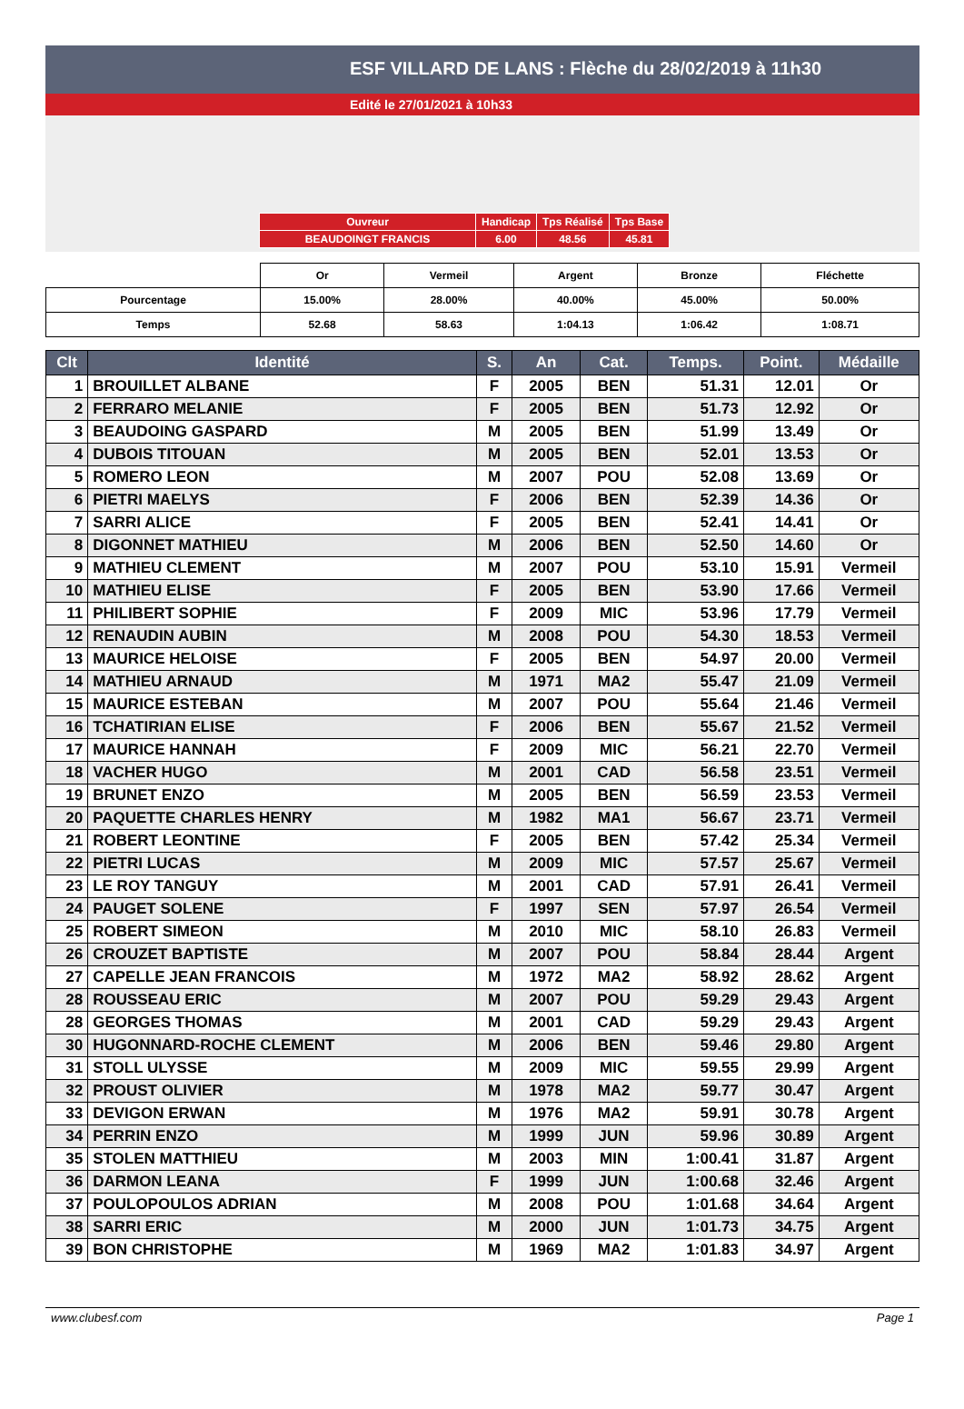ESF VILLARD DE LANS : Flèche du 28/02/2019 à 11h30
Edité le 27/01/2021 à 10h33
| Ouvreur | Handicap | Tps Réalisé | Tps Base |
| BEAUDOINGT FRANCIS | 6.00 | 48.56 | 45.81 |
| | Or | Vermeil | Argent | Bronze | Fléchette |
| Pourcentage | 15.00% | 28.00% | 40.00% | 45.00% | 50.00% |
| Temps | 52.68 | 58.63 | 1:04.13 | 1:06.42 | 1:08.71 |
| Clt | Identité | S. | An | Cat. | Temps. | Point. | Médaille |
| --- | --- | --- | --- | --- | --- | --- | --- |
| 1 | BROUILLET ALBANE | F | 2005 | BEN | 51.31 | 12.01 | Or |
| 2 | FERRARO MELANIE | F | 2005 | BEN | 51.73 | 12.92 | Or |
| 3 | BEAUDOING GASPARD | M | 2005 | BEN | 51.99 | 13.49 | Or |
| 4 | DUBOIS TITOUAN | M | 2005 | BEN | 52.01 | 13.53 | Or |
| 5 | ROMERO LEON | M | 2007 | POU | 52.08 | 13.69 | Or |
| 6 | PIETRI MAELYS | F | 2006 | BEN | 52.39 | 14.36 | Or |
| 7 | SARRI ALICE | F | 2005 | BEN | 52.41 | 14.41 | Or |
| 8 | DIGONNET MATHIEU | M | 2006 | BEN | 52.50 | 14.60 | Or |
| 9 | MATHIEU CLEMENT | M | 2007 | POU | 53.10 | 15.91 | Vermeil |
| 10 | MATHIEU ELISE | F | 2005 | BEN | 53.90 | 17.66 | Vermeil |
| 11 | PHILIBERT SOPHIE | F | 2009 | MIC | 53.96 | 17.79 | Vermeil |
| 12 | RENAUDIN AUBIN | M | 2008 | POU | 54.30 | 18.53 | Vermeil |
| 13 | MAURICE HELOISE | F | 2005 | BEN | 54.97 | 20.00 | Vermeil |
| 14 | MATHIEU ARNAUD | M | 1971 | MA2 | 55.47 | 21.09 | Vermeil |
| 15 | MAURICE ESTEBAN | M | 2007 | POU | 55.64 | 21.46 | Vermeil |
| 16 | TCHATIRIAN ELISE | F | 2006 | BEN | 55.67 | 21.52 | Vermeil |
| 17 | MAURICE HANNAH | F | 2009 | MIC | 56.21 | 22.70 | Vermeil |
| 18 | VACHER HUGO | M | 2001 | CAD | 56.58 | 23.51 | Vermeil |
| 19 | BRUNET ENZO | M | 2005 | BEN | 56.59 | 23.53 | Vermeil |
| 20 | PAQUETTE CHARLES HENRY | M | 1982 | MA1 | 56.67 | 23.71 | Vermeil |
| 21 | ROBERT LEONTINE | F | 2005 | BEN | 57.42 | 25.34 | Vermeil |
| 22 | PIETRI LUCAS | M | 2009 | MIC | 57.57 | 25.67 | Vermeil |
| 23 | LE ROY TANGUY | M | 2001 | CAD | 57.91 | 26.41 | Vermeil |
| 24 | PAUGET SOLENE | F | 1997 | SEN | 57.97 | 26.54 | Vermeil |
| 25 | ROBERT SIMEON | M | 2010 | MIC | 58.10 | 26.83 | Vermeil |
| 26 | CROUZET BAPTISTE | M | 2007 | POU | 58.84 | 28.44 | Argent |
| 27 | CAPELLE JEAN FRANCOIS | M | 1972 | MA2 | 58.92 | 28.62 | Argent |
| 28 | ROUSSEAU ERIC | M | 2007 | POU | 59.29 | 29.43 | Argent |
| 28 | GEORGES THOMAS | M | 2001 | CAD | 59.29 | 29.43 | Argent |
| 30 | HUGONNARD-ROCHE CLEMENT | M | 2006 | BEN | 59.46 | 29.80 | Argent |
| 31 | STOLL ULYSSE | M | 2009 | MIC | 59.55 | 29.99 | Argent |
| 32 | PROUST OLIVIER | M | 1978 | MA2 | 59.77 | 30.47 | Argent |
| 33 | DEVIGON ERWAN | M | 1976 | MA2 | 59.91 | 30.78 | Argent |
| 34 | PERRIN ENZO | M | 1999 | JUN | 59.96 | 30.89 | Argent |
| 35 | STOLEN MATTHIEU | M | 2003 | MIN | 1:00.41 | 31.87 | Argent |
| 36 | DARMON LEANA | F | 1999 | JUN | 1:00.68 | 32.46 | Argent |
| 37 | POULOPOULOS ADRIAN | M | 2008 | POU | 1:01.68 | 34.64 | Argent |
| 38 | SARRI ERIC | M | 2000 | JUN | 1:01.73 | 34.75 | Argent |
| 39 | BON CHRISTOPHE | M | 1969 | MA2 | 1:01.83 | 34.97 | Argent |
www.clubesf.com Page 1